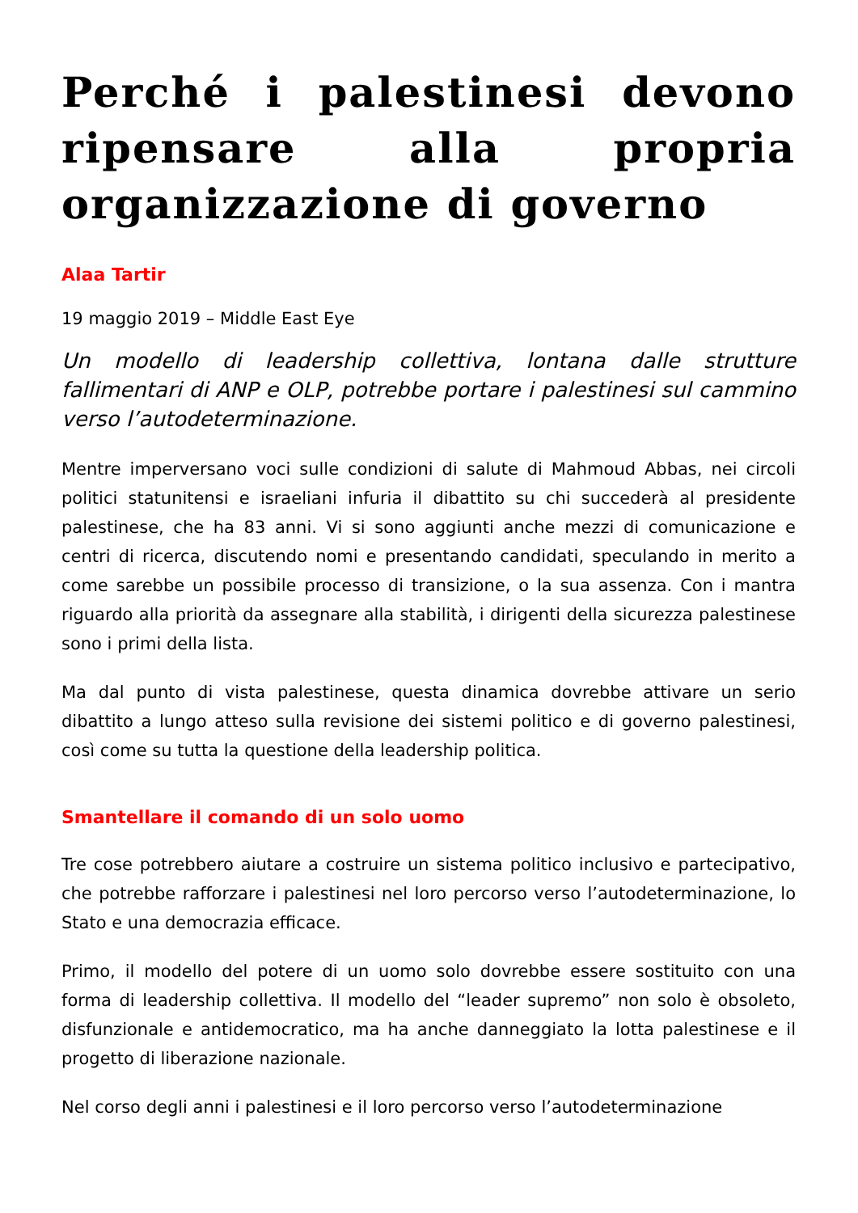Perché i palestinesi devono ripensare alla propria organizzazione di governo
Alaa Tartir
19 maggio 2019 – Middle East Eye
Un modello di leadership collettiva, lontana dalle strutture fallimentari di ANP e OLP, potrebbe portare i palestinesi sul cammino verso l’autodeterminazione.
Mentre imperversano voci sulle condizioni di salute di Mahmoud Abbas, nei circoli politici statunitensi e israeliani infuria il dibattito su chi succederà al presidente palestinese, che ha 83 anni. Vi si sono aggiunti anche mezzi di comunicazione e centri di ricerca, discutendo nomi e presentando candidati, speculando in merito a come sarebbe un possibile processo di transizione, o la sua assenza. Con i mantra riguardo alla priorità da assegnare alla stabilità, i dirigenti della sicurezza palestinese sono i primi della lista.
Ma dal punto di vista palestinese, questa dinamica dovrebbe attivare un serio dibattito a lungo atteso sulla revisione dei sistemi politico e di governo palestinesi, così come su tutta la questione della leadership politica.
Smantellare il comando di un solo uomo
Tre cose potrebbero aiutare a costruire un sistema politico inclusivo e partecipativo, che potrebbe rafforzare i palestinesi nel loro percorso verso l’autodeterminazione, lo Stato e una democrazia efficace.
Primo, il modello del potere di un uomo solo dovrebbe essere sostituito con una forma di leadership collettiva. Il modello del “leader supremo” non solo è obsoleto, disfunzionale e antidemocratico, ma ha anche danneggiato la lotta palestinese e il progetto di liberazione nazionale.
Nel corso degli anni i palestinesi e il loro percorso verso l’autodeterminazione